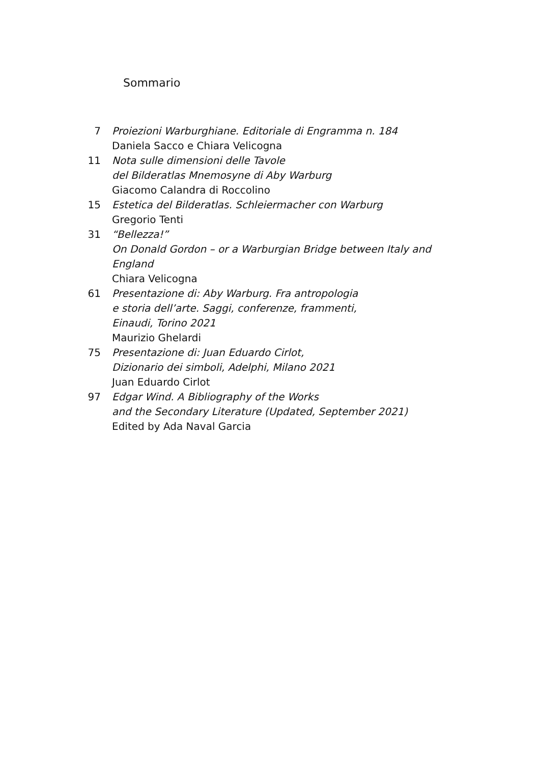Sommario
7 Proiezioni Warburghiane. Editoriale di Engramma n. 184
Daniela Sacco e Chiara Velicogna
11 Nota sulle dimensioni delle Tavole
del Bilderatlas Mnemosyne di Aby Warburg
Giacomo Calandra di Roccolino
15 Estetica del Bilderatlas. Schleiermacher con Warburg
Gregorio Tenti
31 “Bellezza!”
On Donald Gordon – or a Warburgian Bridge between Italy and England
Chiara Velicogna
61 Presentazione di: Aby Warburg. Fra antropologia
e storia dell’arte. Saggi, conferenze, frammenti,
Einaudi, Torino 2021
Maurizio Ghelardi
75 Presentazione di: Juan Eduardo Cirlot,
Dizionario dei simboli, Adelphi, Milano 2021
Juan Eduardo Cirlot
97 Edgar Wind. A Bibliography of the Works
and the Secondary Literature (Updated, September 2021)
Edited by Ada Naval Garcia